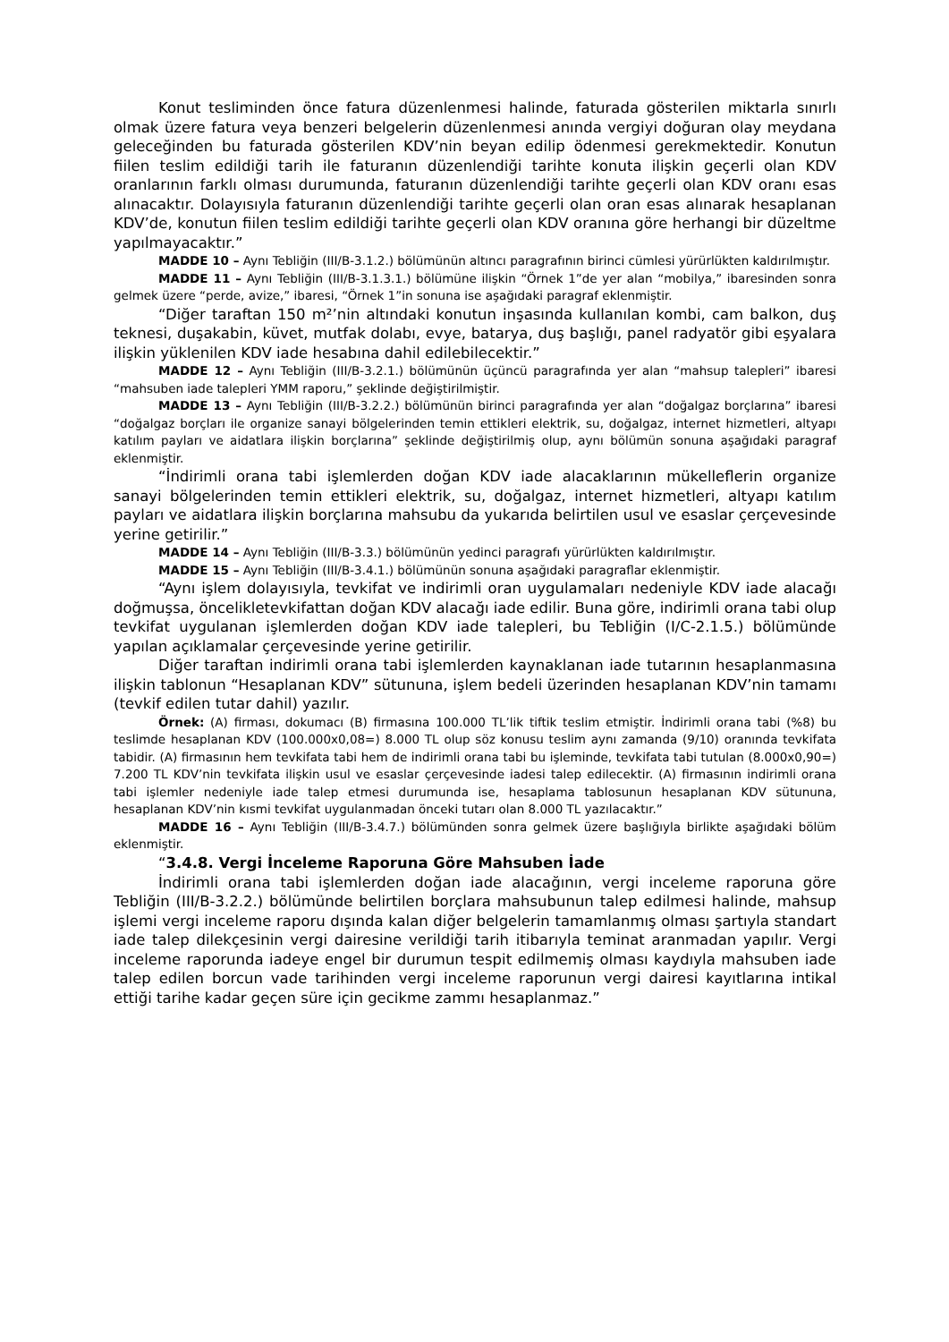Konut tesliminden önce fatura düzenlenmesi halinde, faturada gösterilen miktarla sınırlı olmak üzere fatura veya benzeri belgelerin düzenlenmesi anında vergiyi doğuran olay meydana geleceğinden bu faturada gösterilen KDV’nin beyan edilip ödenmesi gerekmektedir. Konutun fiilen teslim edildiği tarih ile faturanın düzenlendiği tarihte konuta ilişkin geçerli olan KDV oranlarının farklı olması durumunda, faturanın düzenlendiği tarihte geçerli olan KDV oranı esas alınacaktır. Dolayısıyla faturanın düzenlendiği tarihte geçerli olan oran esas alınarak hesaplanan KDV’de, konutun fiilen teslim edildiği tarihte geçerli olan KDV oranına göre herhangi bir düzeltme yapılmayacaktır.”
MADDE 10 – Aynı Tebliğin (III/B-3.1.2.) bölümünün altıncı paragrafının birinci cümlesi yürürlükten kaldırılmıştır.
MADDE 11 – Aynı Tebliğin (III/B-3.1.3.1.) bölümüne ilişkin “Örnek 1”de yer alan “mobilya,” ibaresinden sonra gelmek üzere “perde, avize,” ibaresi, “Örnek 1”in sonuna ise aşağıdaki paragraf eklenmiştir.
“Diğer taraftan 150 m²’nin altındaki konutun inşasında kullanılan kombi, cam balkon, duş teknesi, duşakabin, küvet, mutfak dolabı, evye, batarya, duş başlığı, panel radyatör gibi eşyalara ilişkin yüklenilen KDV iade hesabına dahil edilebilecektir.”
MADDE 12 – Aynı Tebliğin (III/B-3.2.1.) bölümünün üçüncü paragrafında yer alan “mahsup talepleri” ibaresi “mahsuben iade talepleri YMM raporu,” şeklinde değiştirilmiştir.
MADDE 13 – Aynı Tebliğin (III/B-3.2.2.) bölümünün birinci paragrafında yer alan “doğalgaz borçlarına” ibaresi “doğalgaz borçları ile organize sanayi bölgelerinden temin ettikleri elektrik, su, doğalgaz, internet hizmetleri, altyapı katılım payları ve aidatlara ilişkin borçlarına” şeklinde değiştirilmiş olup, aynı bölümün sonuna aşağıdaki paragraf eklenmiştir.
“İndirimli orana tabi işlemlerden doğan KDV iade alacaklarının mükelleflerin organize sanayi bölgelerinden temin ettikleri elektrik, su, doğalgaz, internet hizmetleri, altyapı katılım payları ve aidatlara ilişkin borçlarına mahsubu da yukarıda belirtilen usul ve esaslar çerçevesinde yerine getirilir.”
MADDE 14 – Aynı Tebliğin (III/B-3.3.) bölümünün yedinci paragrafı yürürlükten kaldırılmıştır.
MADDE 15 – Aynı Tebliğin (III/B-3.4.1.) bölümünün sonuna aşağıdaki paragraflar eklenmiştir.
“Aynı işlem dolayısıyla, tevkifat ve indirimli oran uygulamaları nedeniyle KDV iade alacağı doğmuşsa, öncelikletevkifattan doğan KDV alacağı iade edilir. Buna göre, indirimli orana tabi olup tevkifat uygulanan işlemlerden doğan KDV iade talepleri, bu Tebliğin (I/C-2.1.5.) bölümünde yapılan açıklamalar çerçevesinde yerine getirilir.
Diğer taraftan indirimli orana tabi işlemlerden kaynaklanan iade tutarının hesaplanmasına ilişkin tablonun “Hesaplanan KDV” sütununa, işlem bedeli üzerinden hesaplanan KDV’nin tamamı (tevkif edilen tutar dahil) yazılır.
Örnek: (A) firması, dokumacı (B) firmasına 100.000 TL’lik tiftik teslim etmiştir. İndirimli orana tabi (%8) bu teslimde hesaplanan KDV (100.000x0,08=) 8.000 TL olup söz konusu teslim aynı zamanda (9/10) oranında tevkifata tabidir. (A) firmasının hem tevkifata tabi hem de indirimli orana tabi bu işleminde, tevkifata tabi tutulan (8.000x0,90=) 7.200 TL KDV’nin tevkifata ilişkin usul ve esaslar çerçevesinde iadesi talep edilecektir. (A) firmasının indirimli orana tabi işlemler nedeniyle iade talep etmesi durumunda ise, hesaplama tablosunun hesaplanan KDV sütununa, hesaplanan KDV’nin kısmi tevkifat uygulanmadan önceki tutarı olan 8.000 TL yazılacaktır.”
MADDE 16 – Aynı Tebliğin (III/B-3.4.7.) bölümünden sonra gelmek üzere başlığıyla birlikte aşağıdaki bölüm eklenmiştir.
“3.4.8. Vergi İnceleme Raporuna Göre Mahsuben İade
İndirimli orana tabi işlemlerden doğan iade alacağının, vergi inceleme raporuna göre Tebliğin (III/B-3.2.2.) bölümünde belirtilen borçlara mahsubunun talep edilmesi halinde, mahsup işlemi vergi inceleme raporu dışında kalan diğer belgelerin tamamlanmış olması şartıyla standart iade talep dilekçesinin vergi dairesine verildiği tarih itibarıyla teminat aranmadan yapılır. Vergi inceleme raporunda iadeye engel bir durumun tespit edilmemiş olması kaydıyla mahsuben iade talep edilen borcun vade tarihinden vergi inceleme raporunun vergi dairesi kayıtlarına intikal ettiği tarihe kadar geçen süre için gecikme zammı hesaplanmaz.”